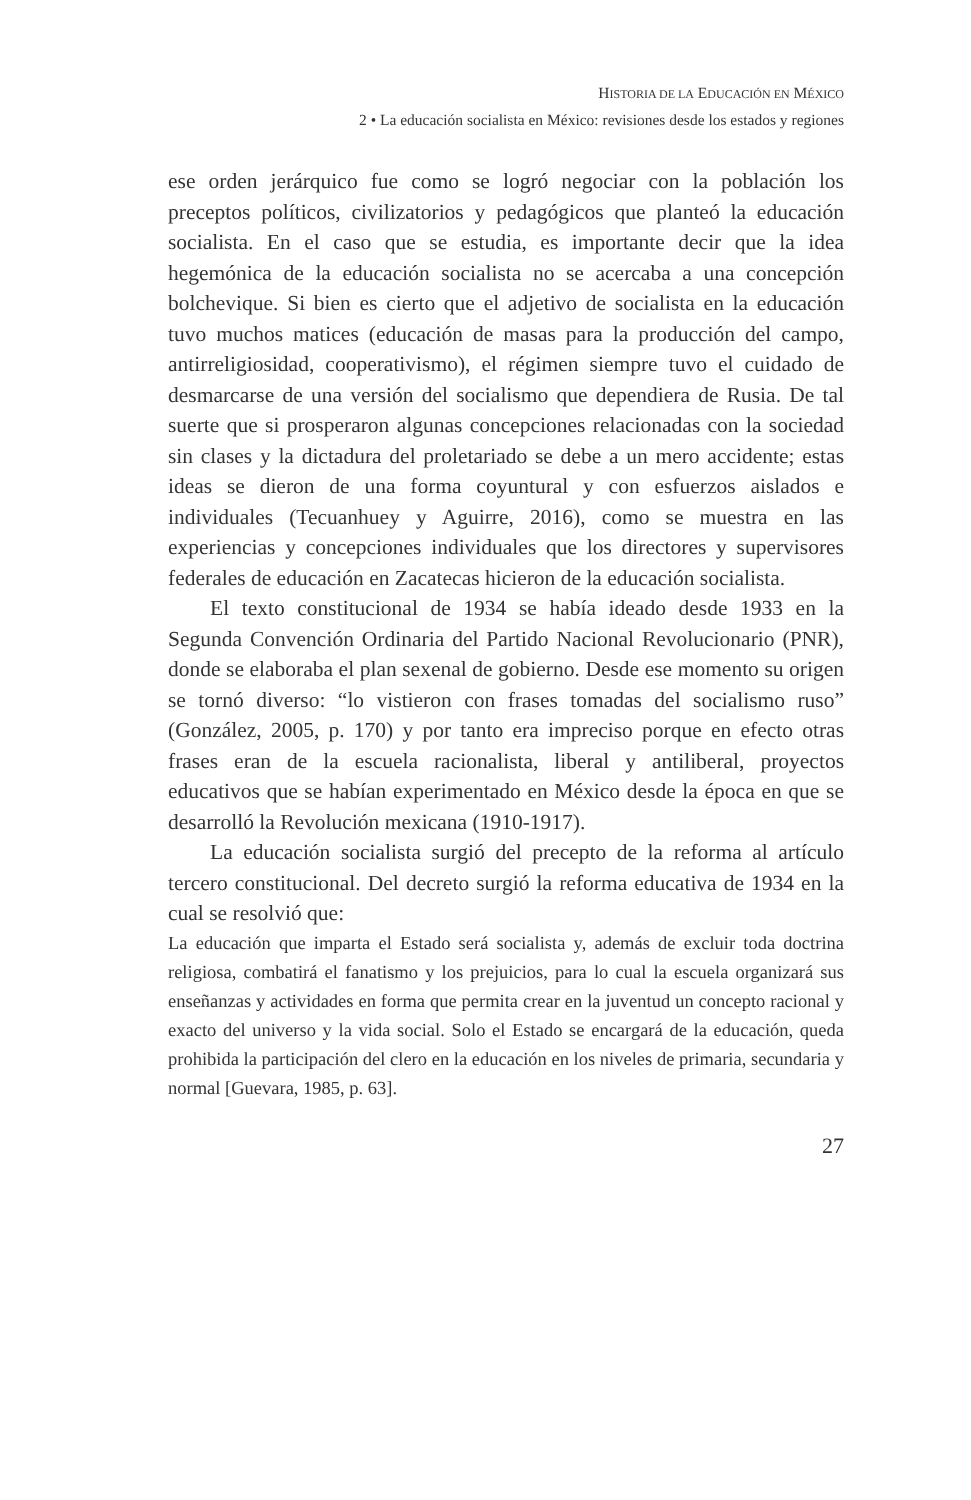HISTORIA DE LA EDUCACIÓN EN MÉXICO
2 • La educación socialista en México: revisiones desde los estados y regiones
ese orden jerárquico fue como se logró negociar con la población los preceptos políticos, civilizatorios y pedagógicos que planteó la educación socialista. En el caso que se estudia, es importante decir que la idea hegemónica de la educación socialista no se acercaba a una concepción bolchevique. Si bien es cierto que el adjetivo de socialista en la educación tuvo muchos matices (educación de masas para la producción del campo, antirreligiosidad, cooperativismo), el régimen siempre tuvo el cuidado de desmarcarse de una versión del socialismo que dependiera de Rusia. De tal suerte que si prosperaron algunas concepciones relacionadas con la sociedad sin clases y la dictadura del proletariado se debe a un mero accidente; estas ideas se dieron de una forma coyuntural y con esfuerzos aislados e individuales (Tecuanhuey y Aguirre, 2016), como se muestra en las experiencias y concepciones individuales que los directores y supervisores federales de educación en Zacatecas hicieron de la educación socialista.
El texto constitucional de 1934 se había ideado desde 1933 en la Segunda Convención Ordinaria del Partido Nacional Revolucionario (PNR), donde se elaboraba el plan sexenal de gobierno. Desde ese momento su origen se tornó diverso: “lo vistieron con frases tomadas del socialismo ruso” (González, 2005, p. 170) y por tanto era impreciso porque en efecto otras frases eran de la escuela racionalista, liberal y antiliberal, proyectos educativos que se habían experimentado en México desde la época en que se desarrolló la Revolución mexicana (1910-1917).
La educación socialista surgió del precepto de la reforma al artículo tercero constitucional. Del decreto surgió la reforma educativa de 1934 en la cual se resolvió que:
La educación que imparta el Estado será socialista y, además de excluir toda doctrina religiosa, combatirá el fanatismo y los prejuicios, para lo cual la escuela organizará sus enseñanzas y actividades en forma que permita crear en la juventud un concepto racional y exacto del universo y la vida social. Solo el Estado se encargará de la educación, queda prohibida la participación del clero en la educación en los niveles de primaria, secundaria y normal [Guevara, 1985, p. 63].
27